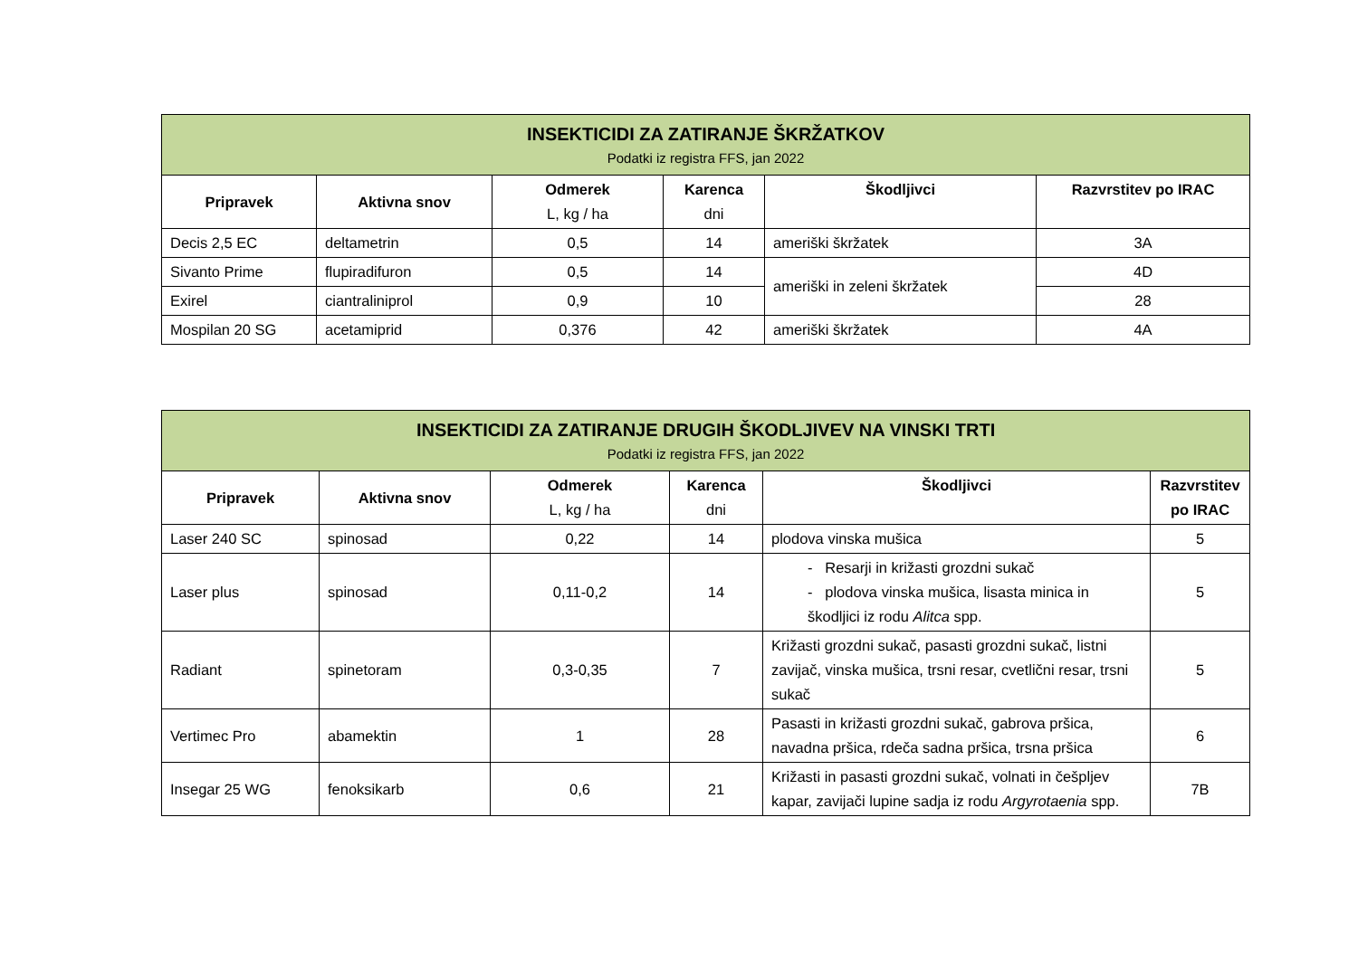| INSEKTICIDI ZA ZATIRANJE ŠKRŽATKOV Podatki iz registra FFS, jan 2022 | | | | | |
| Pripravek | Aktivna snov | Odmerek L, kg / ha | Karenca dni | Škodljivci | Razvrstitev po IRAC |
| Decis 2,5 EC | deltametrin | 0,5 | 14 | ameriški škržatek | 3A |
| Sivanto Prime | flupiradifuron | 0,5 | 14 | ameriški in zeleni škržatek | 4D |
| Exirel | ciantraliniprol | 0,9 | 10 | | 28 |
| Mospilan 20 SG | acetamiprid | 0,376 | 42 | ameriški škržatek | 4A |
| INSEKTICIDI ZA ZATIRANJE DRUGIH ŠKODLJIVEV NA VINSKI TRTI Podatki iz registra FFS, jan 2022 | | | | | |
| Pripravek | Aktivna snov | Odmerek L, kg / ha | Karenca dni | Škodljivci | Razvrstitev po IRAC |
| Laser 240 SC | spinosad | 0,22 | 14 | plodova vinska mušica | 5 |
| Laser plus | spinosad | 0,11-0,2 | 14 | - Resarji in križasti grozdni sukač - plodova vinska mušica, lisasta minica in škodljici iz rodu Alitca spp. | 5 |
| Radiant | spinetoram | 0,3-0,35 | 7 | Križasti grozdni sukač, pasasti grozdni sukač, listni zavijač, vinska mušica, trsni resar, cvetlični resar, trsni sukač | 5 |
| Vertimec Pro | abamektin | 1 | 28 | Pasasti in križasti grozdni sukač, gabrova pršica, navadna pršica, rdeča sadna pršica, trsna pršica | 6 |
| Insegar 25 WG | fenoksikarb | 0,6 | 21 | Križasti in pasasti grozdni sukač, volnati in češpljev kapar, zavijači lupine sadja iz rodu Argyrotaenia spp. | 7B |